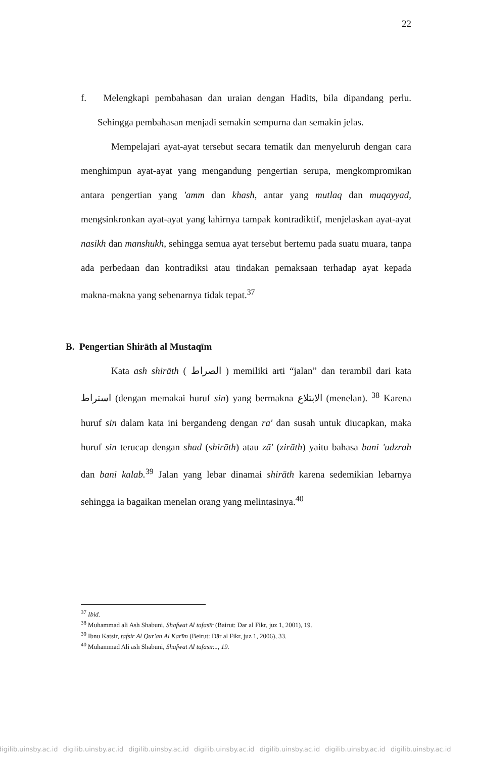22
f. Melengkapi pembahasan dan uraian dengan Hadits, bila dipandang perlu. Sehingga pembahasan menjadi semakin sempurna dan semakin jelas.
Mempelajari ayat-ayat tersebut secara tematik dan menyeluruh dengan cara menghimpun ayat-ayat yang mengandung pengertian serupa, mengkompromikan antara pengertian yang 'amm dan khash, antar yang mutlaq dan muqayyad, mengsinkronkan ayat-ayat yang lahirnya tampak kontradiktif, menjelaskan ayat-ayat nasikh dan manshukh, sehingga semua ayat tersebut bertemu pada suatu muara, tanpa ada perbedaan dan kontradiksi atau tindakan pemaksaan terhadap ayat kepada makna-makna yang sebenarnya tidak tepat.<sup>37</sup>
B. Pengertian Shirāth al Mustaqīm
Kata ash shirāth ( الصراط ) memiliki arti “jalan” dan terambil dari kata استراط (dengan memakai huruf sin) yang bermakna الابتلاع (menelan). <sup>38</sup> Karena huruf sin dalam kata ini bergandeng dengan ra' dan susah untuk diucapkan, maka huruf sin terucap dengan shad (shirāth) atau zā' (zirāth) yaitu bahasa bani 'udzrah dan bani kalab.<sup>39</sup> Jalan yang lebar dinamai shirāth karena sedemikian lebarnya sehingga ia bagaikan menelan orang yang melintasinya.<sup>40</sup>
<sup>37</sup> Ibid.
<sup>38</sup> Muhammad ali Ash Shabuni, Shafwat Al tafasīr (Bairut: Dar al Fikr, juz 1, 2001), 19.
<sup>39</sup> Ibnu Katsir, tafsir Al Qur'an Al Karīm (Beirut: Dār al Fikr, juz 1, 2006), 33.
<sup>40</sup> Muhammad Ali ash Shabuni, Shafwat Al tafasīr..., 19.
digilib.uinsby.ac.id digilib.uinsby.ac.id digilib.uinsby.ac.id digilib.uinsby.ac.id digilib.uinsby.ac.id digilib.uinsby.ac.id digilib.uinsby.ac.id